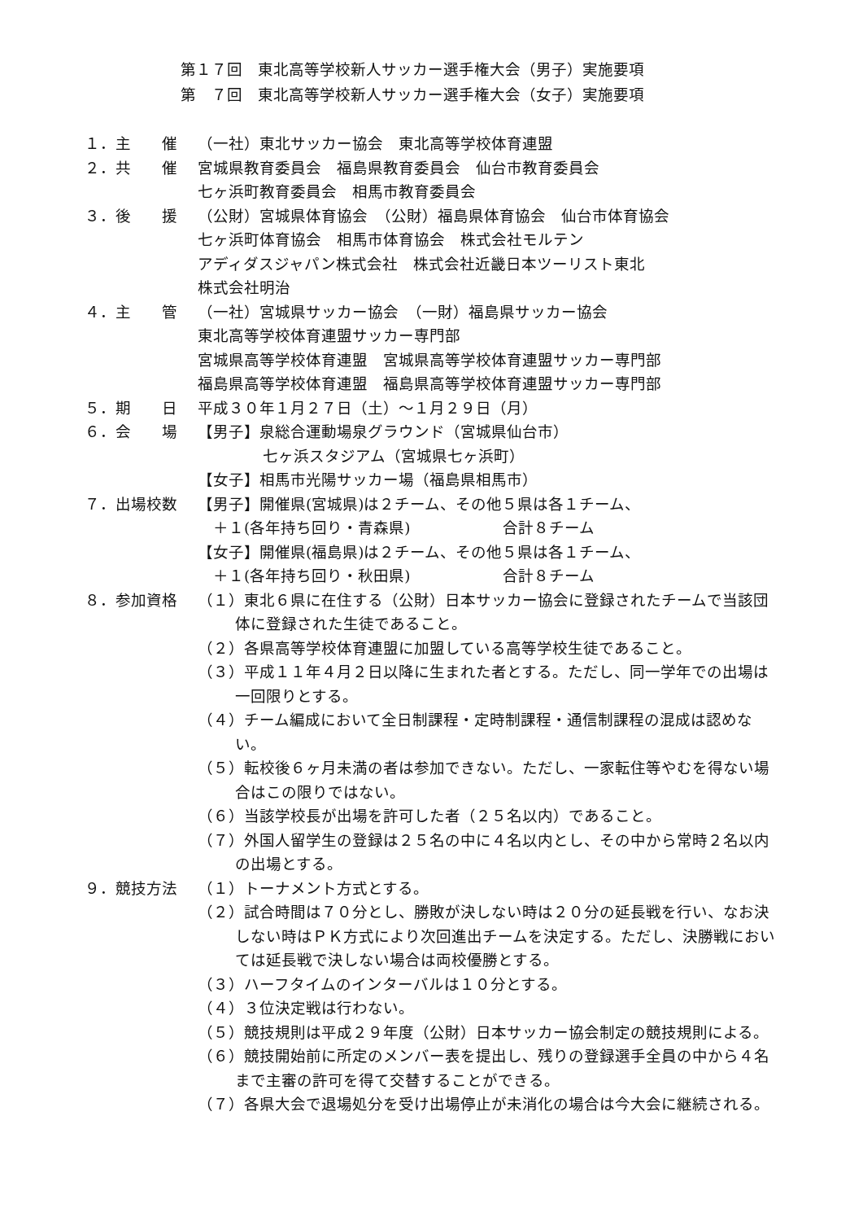第１７回　東北高等学校新人サッカー選手権大会（男子）実施要項
第　７回　東北高等学校新人サッカー選手権大会（女子）実施要項
１．主　　催 （一社）東北サッカー協会　東北高等学校体育連盟
２．共　　催 宮城県教育委員会　福島県教育委員会　仙台市教育委員会
七ヶ浜町教育委員会　相馬市教育委員会
３．後　　援 （公財）宮城県体育協会　（公財）福島県体育協会　仙台市体育協会
七ヶ浜町体育協会　相馬市体育協会　株式会社モルテン
アディダスジャパン株式会社　株式会社近畿日本ツーリスト東北
株式会社明治
４．主　　管 （一社）宮城県サッカー協会　（一財）福島県サッカー協会
東北高等学校体育連盟サッカー専門部
宮城県高等学校体育連盟　宮城県高等学校体育連盟サッカー専門部
福島県高等学校体育連盟　福島県高等学校体育連盟サッカー専門部
５．期　　日 平成３０年１月２７日（土）～１月２９日（月）
６．会　　場 【男子】泉総合運動場泉グラウンド（宮城県仙台市）
七ヶ浜スタジアム（宮城県七ヶ浜町）
【女子】相馬市光陽サッカー場（福島県相馬市）
７．出場校数 【男子】開催県(宮城県)は２チーム、その他５県は各１チーム、
　＋１(各年持ち回り・青森県)　　　　　　合計８チーム
【女子】開催県(福島県)は２チーム、その他５県は各１チーム、
　＋１(各年持ち回り・秋田県)　　　　　　合計８チーム
８．参加資格 （１）東北６県に在住する（公財）日本サッカー協会に登録されたチームで当該団体に登録された生徒であること。
（２）各県高等学校体育連盟に加盟している高等学校生徒であること。
（３）平成１１年４月２日以降に生まれた者とする。ただし、同一学年での出場は一回限りとする。
（４）チーム編成において全日制課程・定時制課程・通信制課程の混成は認めない。
（５）転校後６ヶ月未満の者は参加できない。ただし、一家転住等やむを得ない場合はこの限りではない。
（６）当該学校長が出場を許可した者（２５名以内）であること。
（７）外国人留学生の登録は２５名の中に４名以内とし、その中から常時２名以内の出場とする。
９．競技方法 （１）トーナメント方式とする。
（２）試合時間は７０分とし、勝敗が決しない時は２０分の延長戦を行い、なお決しない時はＰＫ方式により次回進出チームを決定する。ただし、決勝戦においては延長戦で決しない場合は両校優勝とする。
（３）ハーフタイムのインターバルは１０分とする。
（４）３位決定戦は行わない。
（５）競技規則は平成２９年度（公財）日本サッカー協会制定の競技規則による。
（６）競技開始前に所定のメンバー表を提出し、残りの登録選手全員の中から４名まで主審の許可を得て交替することができる。
（７）各県大会で退場処分を受け出場停止が未消化の場合は今大会に継続される。